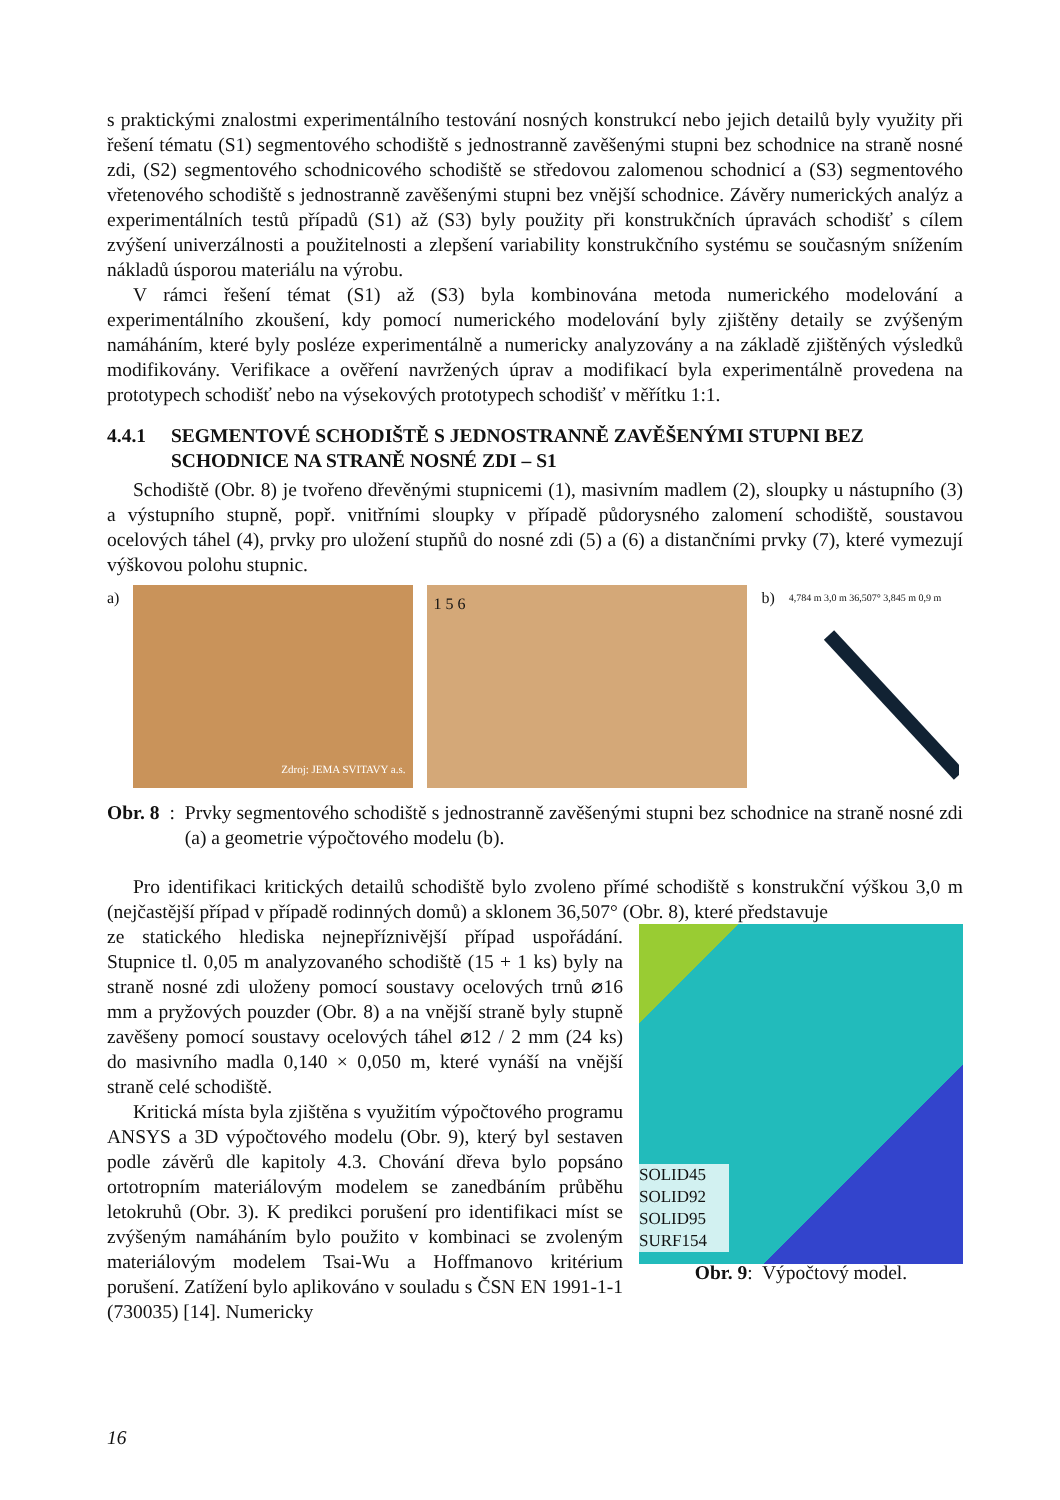s praktickými znalostmi experimentálního testování nosných konstrukcí nebo jejich detailů byly využity při řešení tématu (S1) segmentového schodiště s jednostranně zavěšenými stupni bez schodnice na straně nosné zdi, (S2) segmentového schodnicového schodiště se středovou zalomenou schodnicí a (S3) segmentového vřetenového schodiště s jednostranně zavěšenými stupni bez vnější schodnice. Závěry numerických analýz a experimentálních testů případů (S1) až (S3) byly použity při konstrukčních úpravách schodišť s cílem zvýšení univerzálnosti a použitelnosti a zlepšení variability konstrukčního systému se současným snížením nákladů úsporou materiálu na výrobu.
V rámci řešení témat (S1) až (S3) byla kombinována metoda numerického modelování a experimentálního zkoušení, kdy pomocí numerického modelování byly zjištěny detaily se zvýšeným namáháním, které byly posléze experimentálně a numericky analyzovány a na základě zjištěných výsledků modifikovány. Verifikace a ověření navržených úprav a modifikací byla experimentálně provedena na prototypech schodišť nebo na výsekových prototypech schodišť v měřítku 1:1.
4.4.1 SEGMENTOVÉ SCHODIŠTĚ S JEDNOSTRANNĚ ZAVĚŠENÝMI STUPNI BEZ SCHODNICE NA STRANĚ NOSNÉ ZDI – S1
Schodiště (Obr. 8) je tvořeno dřevěnými stupnicemi (1), masivním madlem (2), sloupky u nástupního (3) a výstupního stupně, popř. vnitřními sloupky v případě půdorysného zalomení schodiště, soustavou ocelových táhel (4), prvky pro uložení stupňů do nosné zdi (5) a (6) a distančními prvky (7), které vymezují výškovou polohu stupnic.
a)
Zdroj: JEMA SVITAVY a.s. 1 2 3 4 7
1 5 6
b)
4,784 m 3,0 m 36,507° 3,845 m 0,9 m
Obr. 8:
Prvky segmentového schodiště s jednostranně zavěšenými stupni bez schodnice na straně nosné zdi (a) a geometrie výpočtového modelu (b).
Pro identifikaci kritických detailů schodiště bylo zvoleno přímé schodiště s konstrukční výškou 3,0 m (nejčastější případ v případě rodinných domů) a sklonem 36,507° (Obr. 8), které představuje
ze statického hlediska nejnepříznivější případ uspořádání. Stupnice tl. 0,05 m analyzovaného schodiště (15 + 1 ks) byly na straně nosné zdi uloženy pomocí soustavy ocelových trnů ⌀16 mm a pryžových pouzder (Obr. 8) a na vnější straně byly stupně zavěšeny pomocí soustavy ocelových táhel ⌀12 / 2 mm (24 ks) do masivního madla 0,140 × 0,050 m, které vynáší na vnější straně celé schodiště.
Kritická místa byla zjištěna s využitím výpočtového programu ANSYS a 3D výpočtového modelu (Obr. 9), který byl sestaven podle závěrů dle kapitoly 4.3. Chování dřeva bylo popsáno ortotropním materiálovým modelem se zanedbáním průběhu letokruhů (Obr. 3). K predikci porušení pro identifikaci míst se zvýšeným namáháním bylo použito v kombinaci se zvoleným materiálovým modelem Tsai-Wu a Hoffmanovo kritérium porušení. Zatížení bylo aplikováno v souladu s ČSN EN 1991-1-1 (730035) [14]. Numericky
SOLID45
SOLID92
SOLID95
SURF154
Obr. 9: Výpočtový model.
16